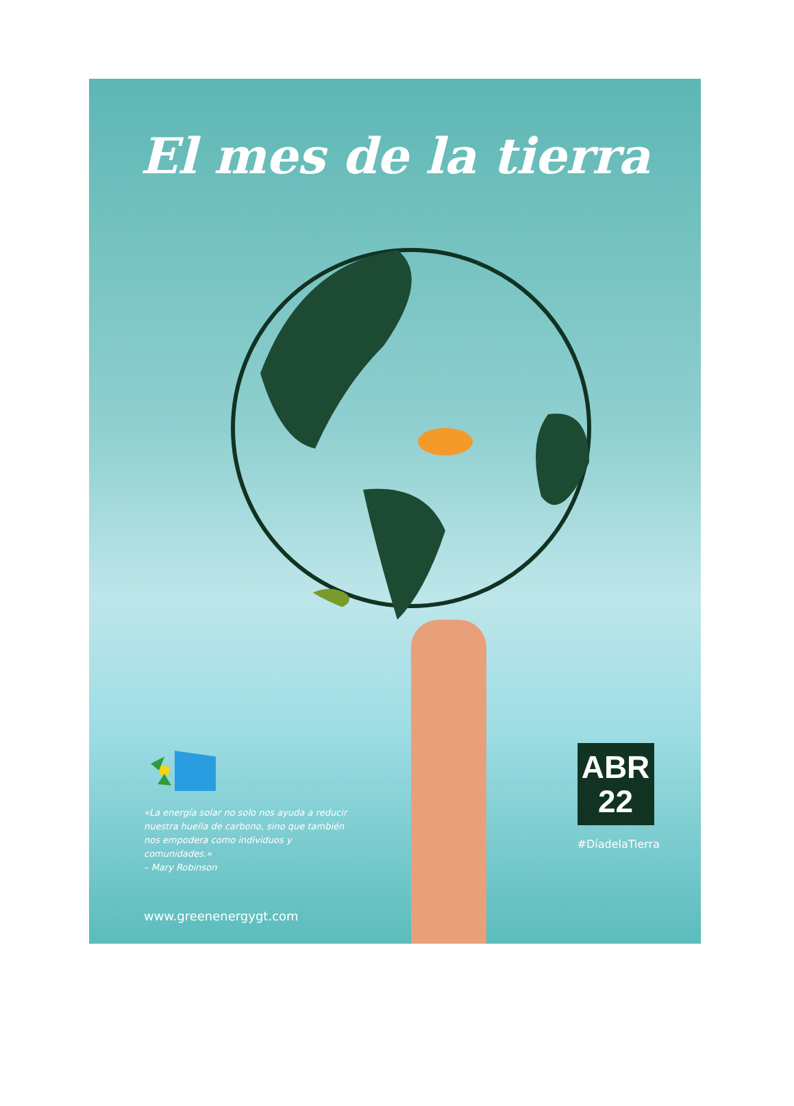El mes de la tierra
«La energía solar no solo nos ayuda a reducir nuestra huella de carbono, sino que también nos empodera como individuos y comunidades.»
– Mary Robinson
ABR
22
#DíadelaTierra
www.greenenergygt.com